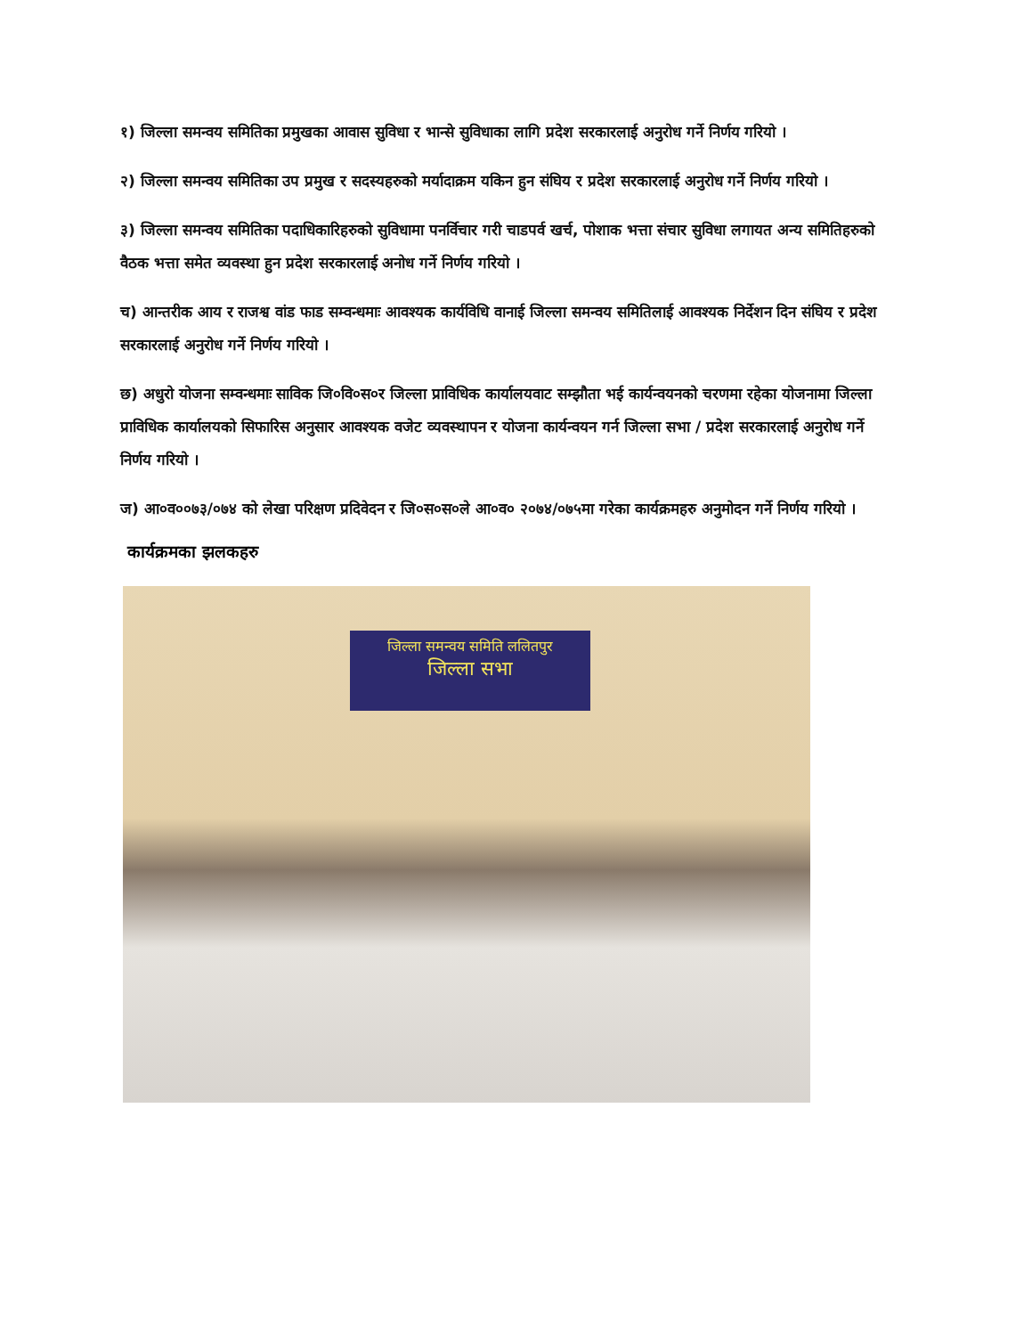१) जिल्ला समन्वय समितिका प्रमुखका आवास सुविधा र भान्से सुविधाका लागि प्रदेश सरकारलाई अनुरोध गर्ने निर्णय गरियो ।
२) जिल्ला समन्वय समितिका उप प्रमुख र सदस्यहरुको मर्यादाक्रम यकिन हुन संघिय र प्रदेश सरकारलाई अनुरोध गर्ने निर्णय गरियो ।
३) जिल्ला समन्वय समितिका पदाधिकारिहरुको सुविधामा पनर्विचार गरी चाडपर्व खर्च, पोशाक भत्ता संचार सुविधा लगायत अन्य समितिहरुको वैठक भत्ता समेत व्यवस्था हुन प्रदेश सरकारलाई अनोध गर्ने निर्णय गरियो ।
च) आन्तरीक आय र राजश्व वांड फाड सम्वन्धमाः आवश्यक कार्यविधि वानाई जिल्ला समन्वय समितिलाई आवश्यक निर्देशन दिन संघिय र प्रदेश सरकारलाई अनुरोध गर्ने निर्णय गरियो ।
छ) अधुरो योजना सम्वन्धमाः साविक जि०वि०स०र जिल्ला प्राविधिक कार्यालयवाट सम्झौता भई कार्यन्वयनको चरणमा रहेका योजनामा जिल्ला प्राविधिक कार्यालयको सिफारिस अनुसार आवश्यक वजेट व्यवस्थापन र योजना कार्यन्वयन गर्न जिल्ला सभा / प्रदेश सरकारलाई अनुरोध गर्ने निर्णय गरियो ।
ज) आ०व००७३/०७४ को लेखा परिक्षण प्रदिवेदन र जि०स०स०ले आ०व० २०७४/०७५मा गरेका कार्यक्रमहरु अनुमोदन गर्ने निर्णय गरियो ।
कार्यक्रमका झलकहरु
जिल्ला समन्वय समिति ललितपुर
जिल्ला सभा